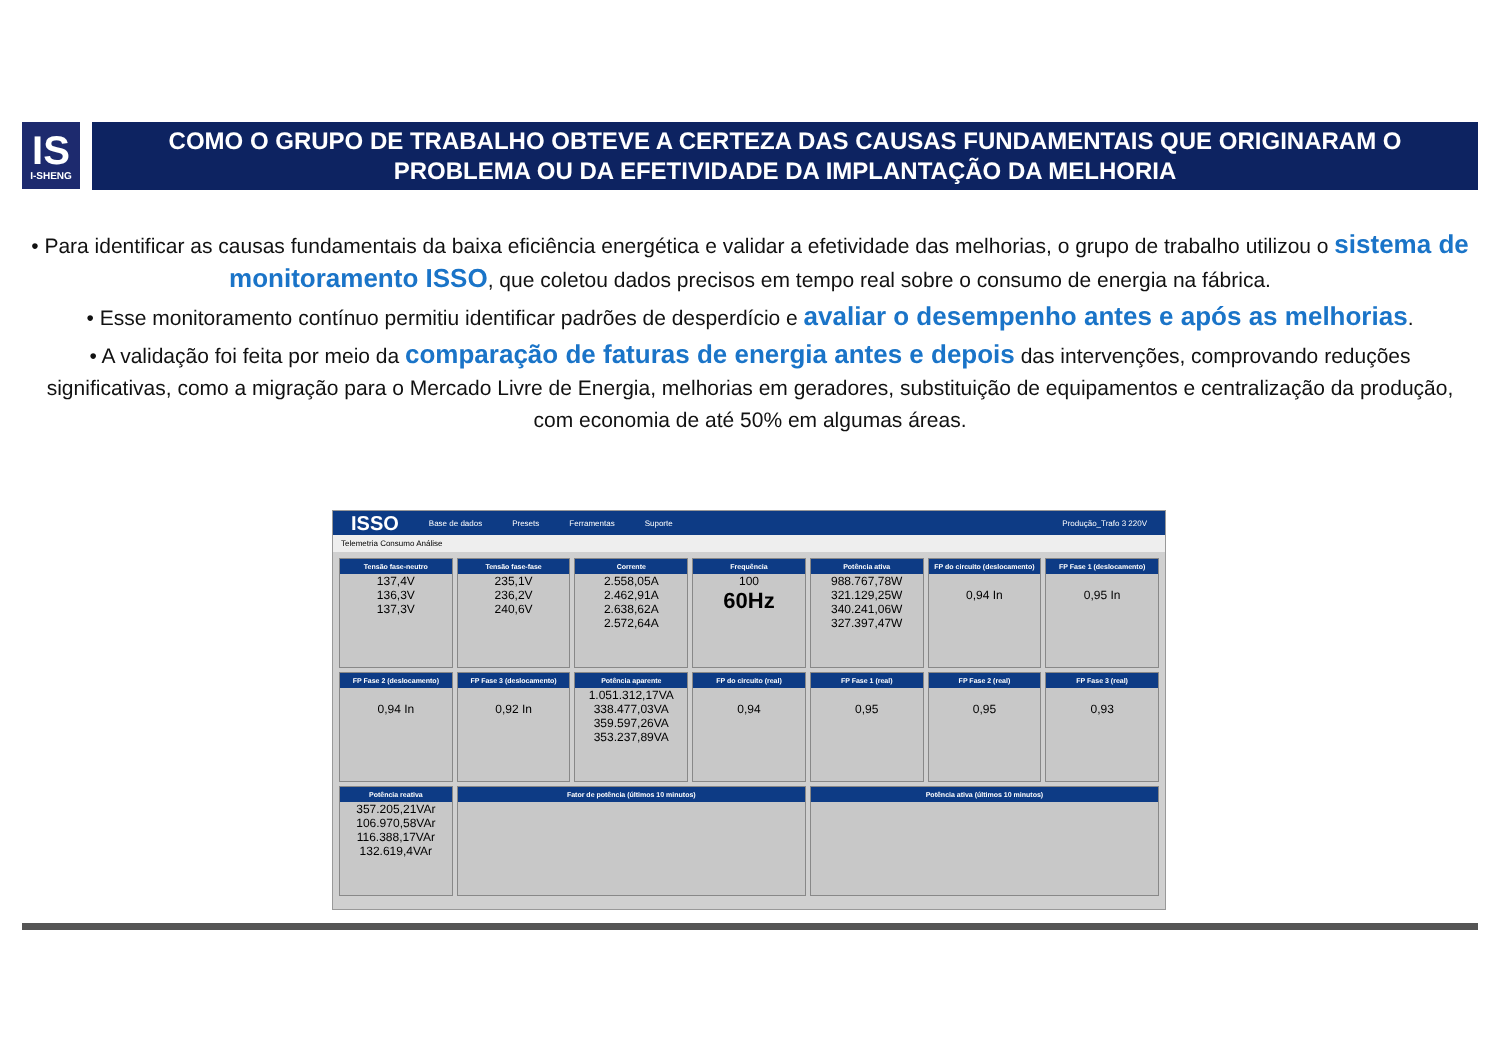IS
I-SHENG
COMO O GRUPO DE TRABALHO OBTEVE A CERTEZA DAS CAUSAS FUNDAMENTAIS QUE ORIGINARAM O PROBLEMA OU DA EFETIVIDADE DA IMPLANTAÇÃO DA MELHORIA
• Para identificar as causas fundamentais da baixa eficiência energética e validar a efetividade das melhorias, o grupo de trabalho utilizou o sistema de monitoramento ISSO, que coletou dados precisos em tempo real sobre o consumo de energia na fábrica.
• Esse monitoramento contínuo permitiu identificar padrões de desperdício e avaliar o desempenho antes e após as melhorias.
• A validação foi feita por meio da comparação de faturas de energia antes e depois das intervenções, comprovando reduções significativas, como a migração para o Mercado Livre de Energia, melhorias em geradores, substituição de equipamentos e centralização da produção, com economia de até 50% em algumas áreas.
ISSO Base de dados Presets Ferramentas Suporte Produção_Trafo 3 220V
Telemetria Consumo Análise
Tensão fase-neutro
137,4V
136,3V
137,3V
Tensão fase-fase
235,1V
236,2V
240,6V
Corrente
2.558,05A
2.462,91A
2.638,62A
2.572,64A
Frequência
100
60Hz
Potência ativa
988.767,78W
321.129,25W
340.241,06W
327.397,47W
FP do circuito (deslocamento)
0,94 In
FP Fase 1 (deslocamento)
0,95 In
FP Fase 2 (deslocamento)
0,94 In
FP Fase 3 (deslocamento)
0,92 In
Potência aparente
1.051.312,17VA
338.477,03VA
359.597,26VA
353.237,89VA
FP do circuito (real)
0,94
FP Fase 1 (real)
0,95
FP Fase 2 (real)
0,95
FP Fase 3 (real)
0,93
Potência reativa
357.205,21VAr
106.970,58VAr
116.388,17VAr
132.619,4VAr
Fator de potência (últimos 10 minutos)
Potência ativa (últimos 10 minutos)